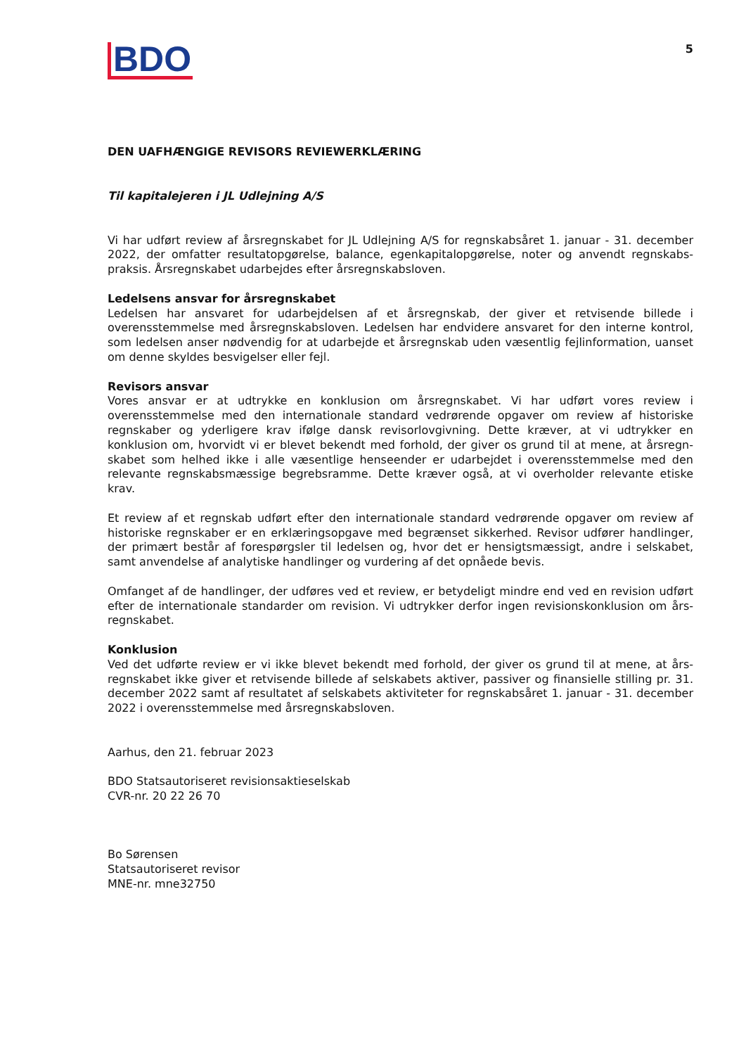BDO
5
DEN UAFHÆNGIGE REVISORS REVIEWERKLÆRING
Til kapitalejeren i JL Udlejning A/S
Vi har udført review af årsregnskabet for JL Udlejning A/S for regnskabsåret 1. januar - 31. december 2022, der omfatter resultatopgørelse, balance, egenkapitalopgørelse, noter og anvendt regnskabs­praksis. Årsregnskabet udarbejdes efter årsregnskabsloven.
Ledelsens ansvar for årsregnskabet
Ledelsen har ansvaret for udarbejdelsen af et årsregnskab, der giver et retvisende billede i overensstemmelse med årsregnskabsloven. Ledelsen har endvidere ansvaret for den interne kontrol, som ledelsen anser nødvendig for at udarbejde et årsregnskab uden væsentlig fejlinformation, uanset om denne skyldes besvigelser eller fejl.
Revisors ansvar
Vores ansvar er at udtrykke en konklusion om årsregnskabet. Vi har udført vores review i overensstemmelse med den internationale standard vedrørende opgaver om review af historiske regnskaber og yderligere krav ifølge dansk revisorlovgivning. Dette kræver, at vi udtrykker en konklusion om, hvorvidt vi er blevet bekendt med forhold, der giver os grund til at mene, at årsregn­skabet som helhed ikke i alle væsentlige henseender er udarbejdet i overensstemmelse med den relevante regnskabsmæssige begrebsramme. Dette kræver også, at vi overholder relevante etiske krav.
Et review af et regnskab udført efter den internationale standard vedrørende opgaver om review af historiske regnskaber er en erklæringsopgave med begrænset sikkerhed. Revisor udfører handlinger, der primært består af forespørgsler til ledelsen og, hvor det er hensigtsmæssigt, andre i selskabet, samt anvendelse af analytiske handlinger og vurdering af det opnåede bevis.
Omfanget af de handlinger, der udføres ved et review, er betydeligt mindre end ved en revision udført efter de internationale standarder om revision. Vi udtrykker derfor ingen revisionskonklusion om års­regnskabet.
Konklusion
Ved det udførte review er vi ikke blevet bekendt med forhold, der giver os grund til at mene, at års­regnskabet ikke giver et retvisende billede af selskabets aktiver, passiver og finansielle stilling pr. 31. december 2022 samt af resultatet af selskabets aktiviteter for regnskabsåret 1. januar - 31. december 2022 i overensstemmelse med årsregnskabsloven.
Aarhus, den 21. februar 2023
BDO Statsautoriseret revisionsaktieselskab
CVR-nr. 20 22 26 70
Bo Sørensen
Statsautoriseret revisor
MNE-nr. mne32750